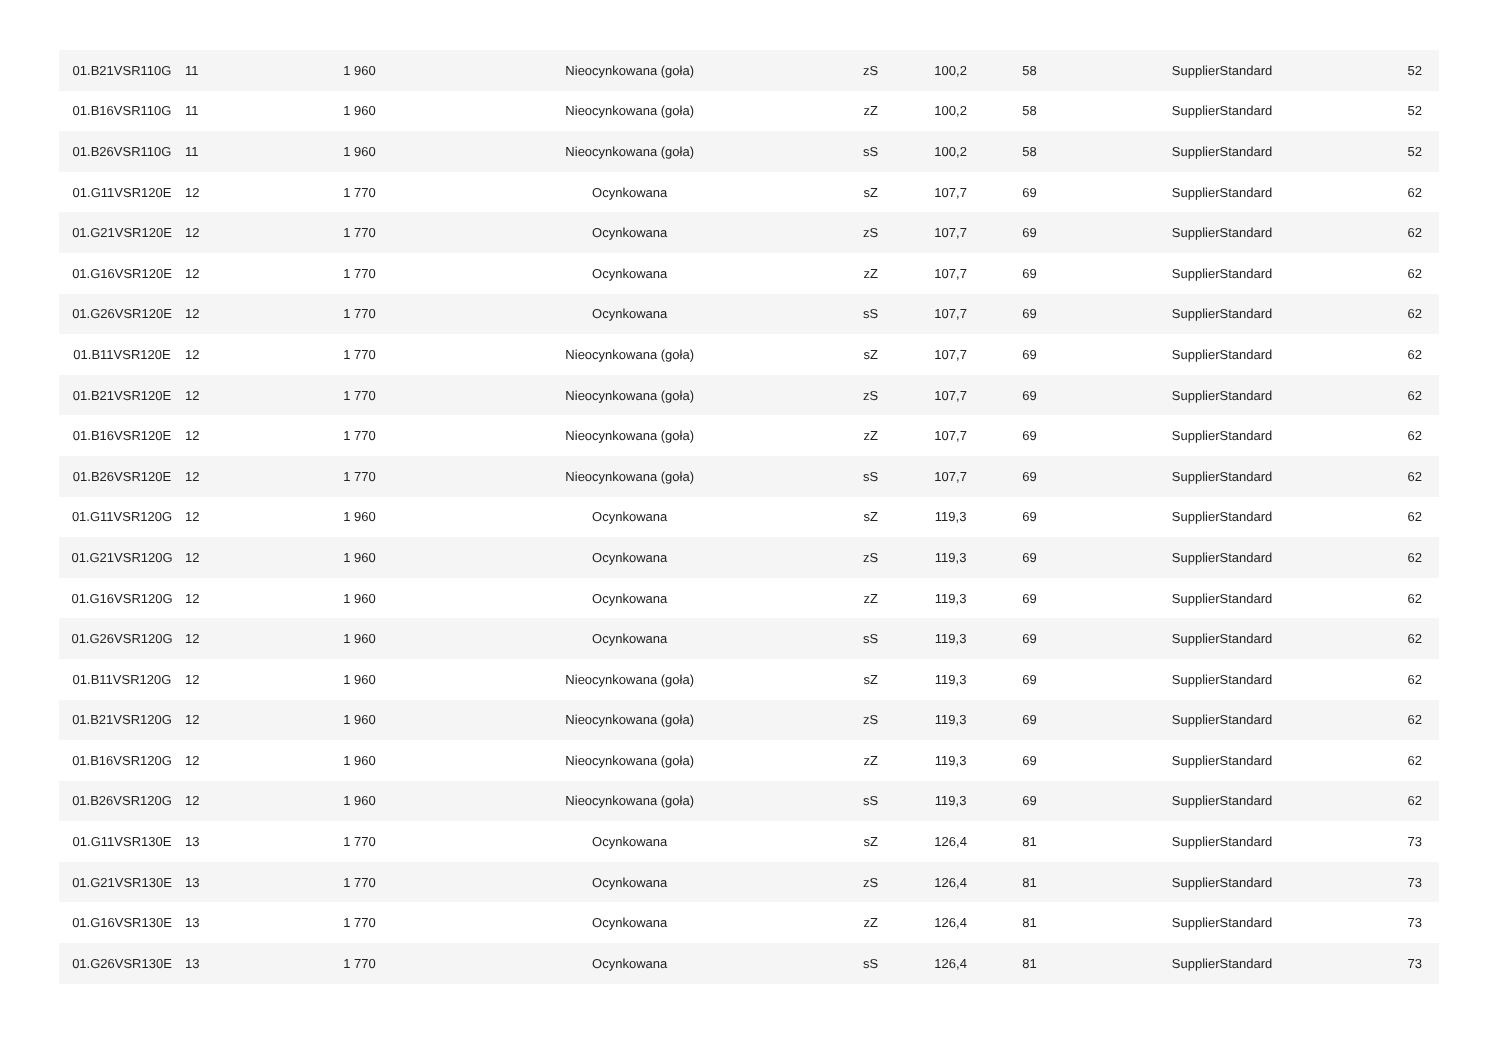| 01.B21VSR110G | 11 | 1 960 | Nieocynkowana (goła) | zS | 100,2 | 58 | SupplierStandard | 52 |
| 01.B16VSR110G | 11 | 1 960 | Nieocynkowana (goła) | zZ | 100,2 | 58 | SupplierStandard | 52 |
| 01.B26VSR110G | 11 | 1 960 | Nieocynkowana (goła) | sS | 100,2 | 58 | SupplierStandard | 52 |
| 01.G11VSR120E | 12 | 1 770 | Ocynkowana | sZ | 107,7 | 69 | SupplierStandard | 62 |
| 01.G21VSR120E | 12 | 1 770 | Ocynkowana | zS | 107,7 | 69 | SupplierStandard | 62 |
| 01.G16VSR120E | 12 | 1 770 | Ocynkowana | zZ | 107,7 | 69 | SupplierStandard | 62 |
| 01.G26VSR120E | 12 | 1 770 | Ocynkowana | sS | 107,7 | 69 | SupplierStandard | 62 |
| 01.B11VSR120E | 12 | 1 770 | Nieocynkowana (goła) | sZ | 107,7 | 69 | SupplierStandard | 62 |
| 01.B21VSR120E | 12 | 1 770 | Nieocynkowana (goła) | zS | 107,7 | 69 | SupplierStandard | 62 |
| 01.B16VSR120E | 12 | 1 770 | Nieocynkowana (goła) | zZ | 107,7 | 69 | SupplierStandard | 62 |
| 01.B26VSR120E | 12 | 1 770 | Nieocynkowana (goła) | sS | 107,7 | 69 | SupplierStandard | 62 |
| 01.G11VSR120G | 12 | 1 960 | Ocynkowana | sZ | 119,3 | 69 | SupplierStandard | 62 |
| 01.G21VSR120G | 12 | 1 960 | Ocynkowana | zS | 119,3 | 69 | SupplierStandard | 62 |
| 01.G16VSR120G | 12 | 1 960 | Ocynkowana | zZ | 119,3 | 69 | SupplierStandard | 62 |
| 01.G26VSR120G | 12 | 1 960 | Ocynkowana | sS | 119,3 | 69 | SupplierStandard | 62 |
| 01.B11VSR120G | 12 | 1 960 | Nieocynkowana (goła) | sZ | 119,3 | 69 | SupplierStandard | 62 |
| 01.B21VSR120G | 12 | 1 960 | Nieocynkowana (goła) | zS | 119,3 | 69 | SupplierStandard | 62 |
| 01.B16VSR120G | 12 | 1 960 | Nieocynkowana (goła) | zZ | 119,3 | 69 | SupplierStandard | 62 |
| 01.B26VSR120G | 12 | 1 960 | Nieocynkowana (goła) | sS | 119,3 | 69 | SupplierStandard | 62 |
| 01.G11VSR130E | 13 | 1 770 | Ocynkowana | sZ | 126,4 | 81 | SupplierStandard | 73 |
| 01.G21VSR130E | 13 | 1 770 | Ocynkowana | zS | 126,4 | 81 | SupplierStandard | 73 |
| 01.G16VSR130E | 13 | 1 770 | Ocynkowana | zZ | 126,4 | 81 | SupplierStandard | 73 |
| 01.G26VSR130E | 13 | 1 770 | Ocynkowana | sS | 126,4 | 81 | SupplierStandard | 73 |